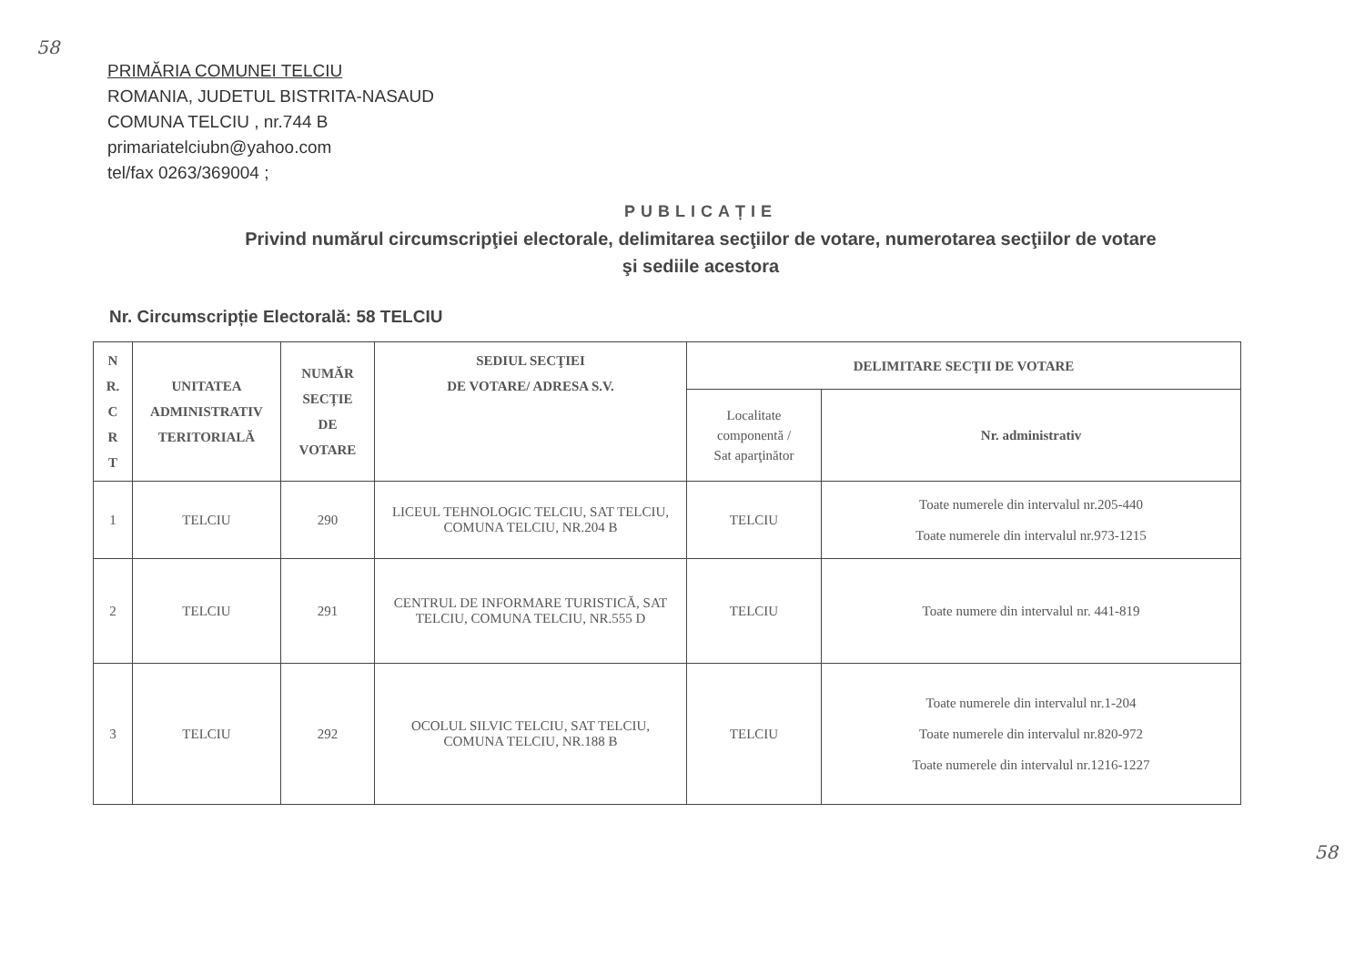58
PRIMĂRIA COMUNEI TELCIU
ROMANIA, JUDETUL BISTRITA-NASAUD
COMUNA TELCIU , nr.744 B
primariatelciubn@yahoo.com
tel/fax 0263/369004 ;
PUBLICAȚIE
Privind numărul circumscripţiei electorale, delimitarea secţiilor de votare, numerotarea secţiilor de votare
şi sediile acestora
Nr. Circumscripție Electorală: 58 TELCIU
| N R. C R T | UNITATEA ADMINISTRATIV TERITORIALĂ | NUMĂR SECȚIE DE VOTARE | SEDIUL SECŢIEI DE VOTARE/ ADRESA S.V. | DELIMITARE SECŢII DE VOTARE | |
| --- | --- | --- | --- | --- | --- |
| | | | | Localitate componentă / Sat aparţinător | Nr. administrativ |
| 1 | TELCIU | 290 | LICEUL TEHNOLOGIC TELCIU, SAT TELCIU, COMUNA TELCIU, NR.204 B | TELCIU | Toate numerele din intervalul nr.205-440 Toate numerele din intervalul nr.973-1215 |
| 2 | TELCIU | 291 | CENTRUL DE INFORMARE TURISTICĂ, SAT TELCIU, COMUNA TELCIU, NR.555 D | TELCIU | Toate numere din intervalul nr. 441-819 |
| 3 | TELCIU | 292 | OCOLUL SILVIC TELCIU, SAT TELCIU, COMUNA TELCIU, NR.188 B | TELCIU | Toate numerele din intervalul nr.1-204 Toate numerele din intervalul nr.820-972 Toate numerele din intervalul nr.1216-1227 |
58